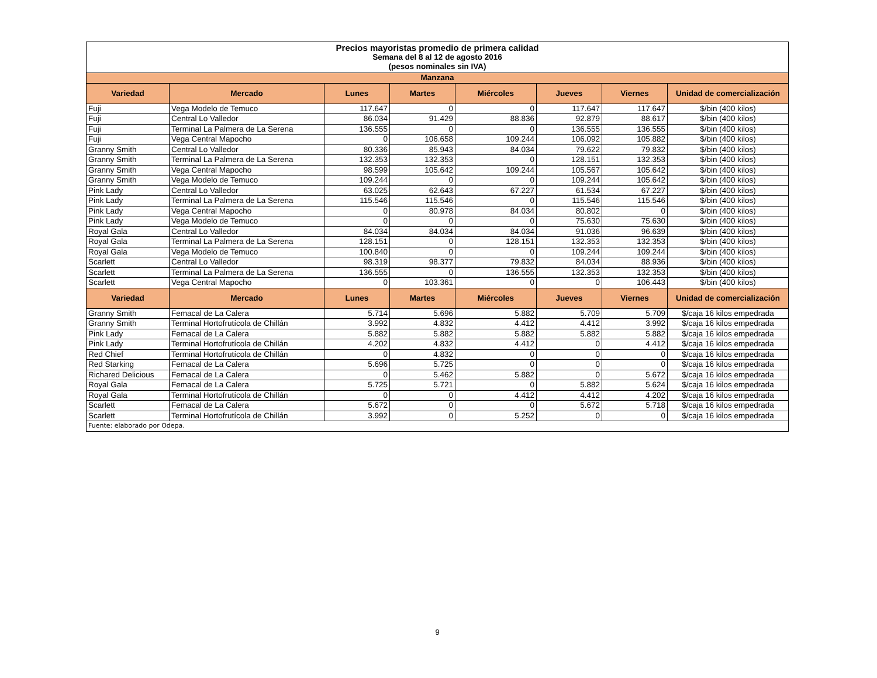| Precios mayoristas promedio de primera calidad Semana del 8 al 12 de agosto 2016 (pesos nominales sin IVA) | | | | | | | |
| Manzana | | | | | | | |
| Variedad | Mercado | Lunes | Martes | Miércoles | Jueves | Viernes | Unidad de comercialización |
| Fuji | Vega Modelo de Temuco | 117.647 | 0 | 0 | 117.647 | 117.647 | $/bin (400 kilos) |
| Fuji | Central Lo Valledor | 86.034 | 91.429 | 88.836 | 92.879 | 88.617 | $/bin (400 kilos) |
| Fuji | Terminal La Palmera de La Serena | 136.555 | 0 | 0 | 136.555 | 136.555 | $/bin (400 kilos) |
| Fuji | Vega Central Mapocho | 0 | 106.658 | 109.244 | 106.092 | 105.882 | $/bin (400 kilos) |
| Granny Smith | Central Lo Valledor | 80.336 | 85.943 | 84.034 | 79.622 | 79.832 | $/bin (400 kilos) |
| Granny Smith | Terminal La Palmera de La Serena | 132.353 | 132.353 | 0 | 128.151 | 132.353 | $/bin (400 kilos) |
| Granny Smith | Vega Central Mapocho | 98.599 | 105.642 | 109.244 | 105.567 | 105.642 | $/bin (400 kilos) |
| Granny Smith | Vega Modelo de Temuco | 109.244 | 0 | 0 | 109.244 | 105.642 | $/bin (400 kilos) |
| Pink Lady | Central Lo Valledor | 63.025 | 62.643 | 67.227 | 61.534 | 67.227 | $/bin (400 kilos) |
| Pink Lady | Terminal La Palmera de La Serena | 115.546 | 115.546 | 0 | 115.546 | 115.546 | $/bin (400 kilos) |
| Pink Lady | Vega Central Mapocho | 0 | 80.978 | 84.034 | 80.802 | 0 | $/bin (400 kilos) |
| Pink Lady | Vega Modelo de Temuco | 0 | 0 | 0 | 75.630 | 75.630 | $/bin (400 kilos) |
| Royal Gala | Central Lo Valledor | 84.034 | 84.034 | 84.034 | 91.036 | 96.639 | $/bin (400 kilos) |
| Royal Gala | Terminal La Palmera de La Serena | 128.151 | 0 | 128.151 | 132.353 | 132.353 | $/bin (400 kilos) |
| Royal Gala | Vega Modelo de Temuco | 100.840 | 0 | 0 | 109.244 | 109.244 | $/bin (400 kilos) |
| Scarlett | Central Lo Valledor | 98.319 | 98.377 | 79.832 | 84.034 | 88.936 | $/bin (400 kilos) |
| Scarlett | Terminal La Palmera de La Serena | 136.555 | 0 | 136.555 | 132.353 | 132.353 | $/bin (400 kilos) |
| Scarlett | Vega Central Mapocho | 0 | 103.361 | 0 | 0 | 106.443 | $/bin (400 kilos) |
| Variedad | Mercado | Lunes | Martes | Miércoles | Jueves | Viernes | Unidad de comercialización |
| Granny Smith | Femacal de La Calera | 5.714 | 5.696 | 5.882 | 5.709 | 5.709 | $/caja 16 kilos empedrada |
| Granny Smith | Terminal Hortofrutícola de Chillán | 3.992 | 4.832 | 4.412 | 4.412 | 3.992 | $/caja 16 kilos empedrada |
| Pink Lady | Femacal de La Calera | 5.882 | 5.882 | 5.882 | 5.882 | 5.882 | $/caja 16 kilos empedrada |
| Pink Lady | Terminal Hortofrutícola de Chillán | 4.202 | 4.832 | 4.412 | 0 | 4.412 | $/caja 16 kilos empedrada |
| Red Chief | Terminal Hortofrutícola de Chillán | 0 | 4.832 | 0 | 0 | 0 | $/caja 16 kilos empedrada |
| Red Starking | Femacal de La Calera | 5.696 | 5.725 | 0 | 0 | 0 | $/caja 16 kilos empedrada |
| Richared Delicious | Femacal de La Calera | 0 | 5.462 | 5.882 | 0 | 5.672 | $/caja 16 kilos empedrada |
| Royal Gala | Femacal de La Calera | 5.725 | 5.721 | 0 | 5.882 | 5.624 | $/caja 16 kilos empedrada |
| Royal Gala | Terminal Hortofrutícola de Chillán | 0 | 0 | 4.412 | 4.412 | 4.202 | $/caja 16 kilos empedrada |
| Scarlett | Femacal de La Calera | 5.672 | 0 | 0 | 5.672 | 5.718 | $/caja 16 kilos empedrada |
| Scarlett | Terminal Hortofrutícola de Chillán | 3.992 | 0 | 5.252 | 0 | 0 | $/caja 16 kilos empedrada |
| Fuente: elaborado por Odepa. | | | | | | | |
9